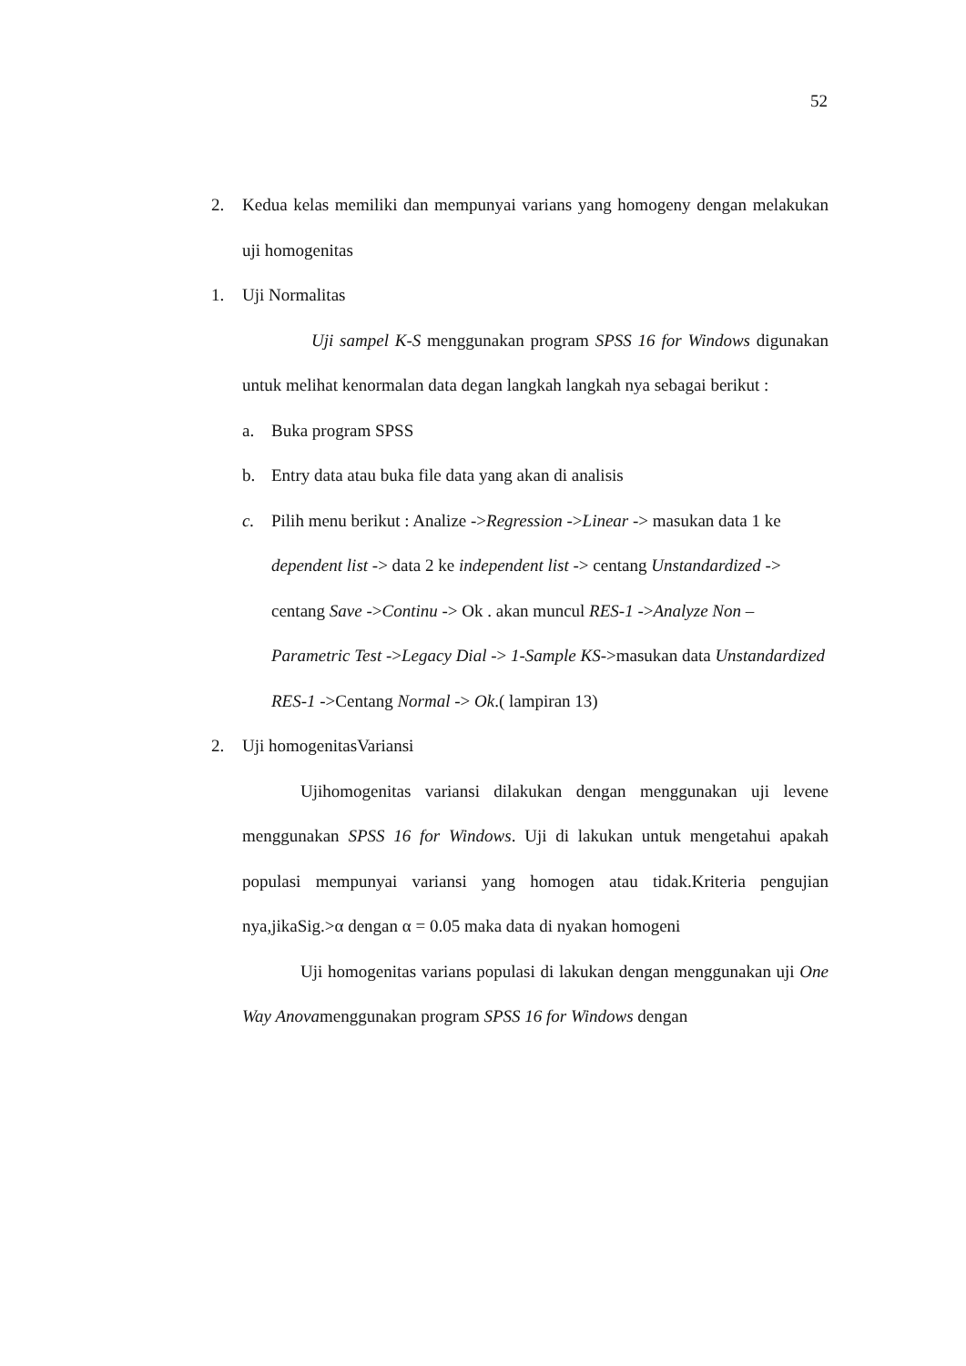52
2. Kedua kelas memiliki dan mempunyai varians yang homogeny dengan melakukan uji homogenitas
1. Uji Normalitas
Uji sampel K-S menggunakan program SPSS 16 for Windows digunakan untuk melihat kenormalan data degan langkah langkah nya sebagai berikut :
a. Buka program SPSS
b. Entry data atau buka file data yang akan di analisis
c. Pilih menu berikut : Analize ->Regression ->Linear -> masukan data 1 ke dependent list -> data 2 ke independent list -> centang Unstandardized -> centang Save ->Continu -> Ok . akan muncul RES-1 ->Analyze Non – Parametric Test ->Legacy Dial -> 1-Sample KS->masukan data Unstandardized RES-1 ->Centang Normal -> Ok.( lampiran 13)
2. Uji homogenitasVariansi
Ujihomogenitas variansi dilakukan dengan menggunakan uji levene menggunakan SPSS 16 for Windows. Uji di lakukan untuk mengetahui apakah populasi mempunyai variansi yang homogen atau tidak.Kriteria pengujian nya,jikaSig.>α dengan α = 0.05 maka data di nyakan homogeni
Uji homogenitas varians populasi di lakukan dengan menggunakan uji One Way Anovamenggunakan program SPSS 16 for Windows dengan